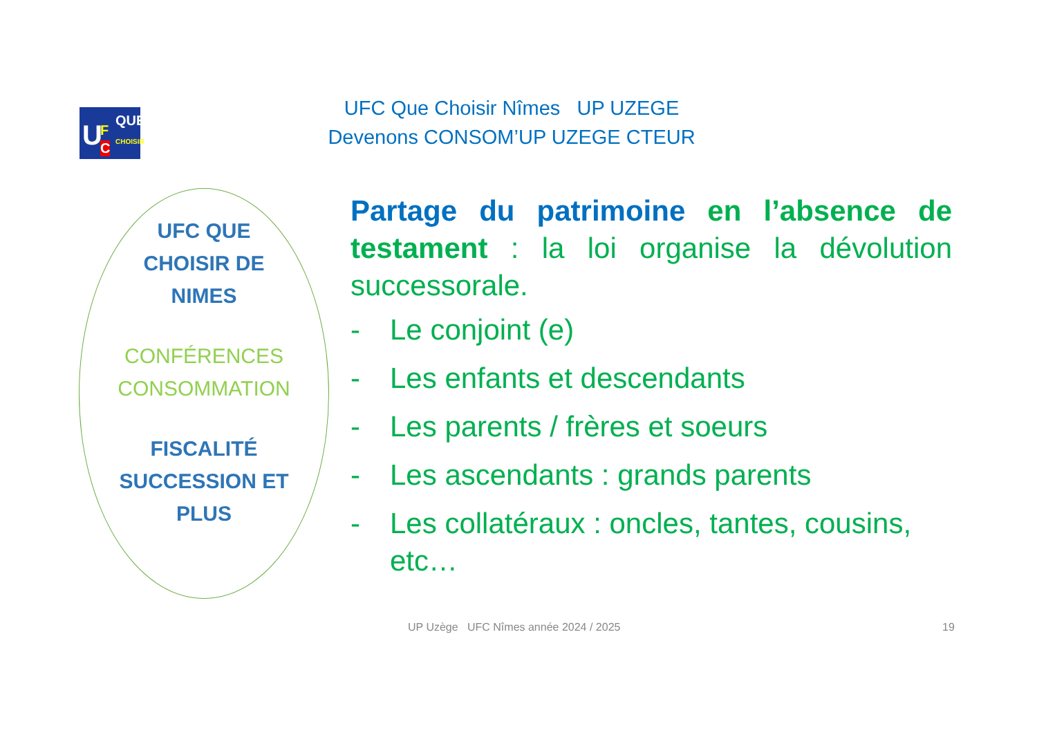U F
C
QUE
CHOISIR
UFC Que Choisir Nîmes UP UZEGE
Devenons CONSOM’UP UZEGE CTEUR
UFC QUE
CHOISIR DE
NIMES
CONFÉRENCES
CONSOMMATION
FISCALITÉ
SUCCESSION ET
PLUS
Partage du patrimoine en l’absence de testament : la loi organise la dévolution successorale.
- Le conjoint (e)
- Les enfants et descendants
- Les parents / frères et soeurs
- Les ascendants : grands parents
- Les collatéraux : oncles, tantes, cousins, etc…
UP Uzège UFC Nîmes année 2024 / 2025
19